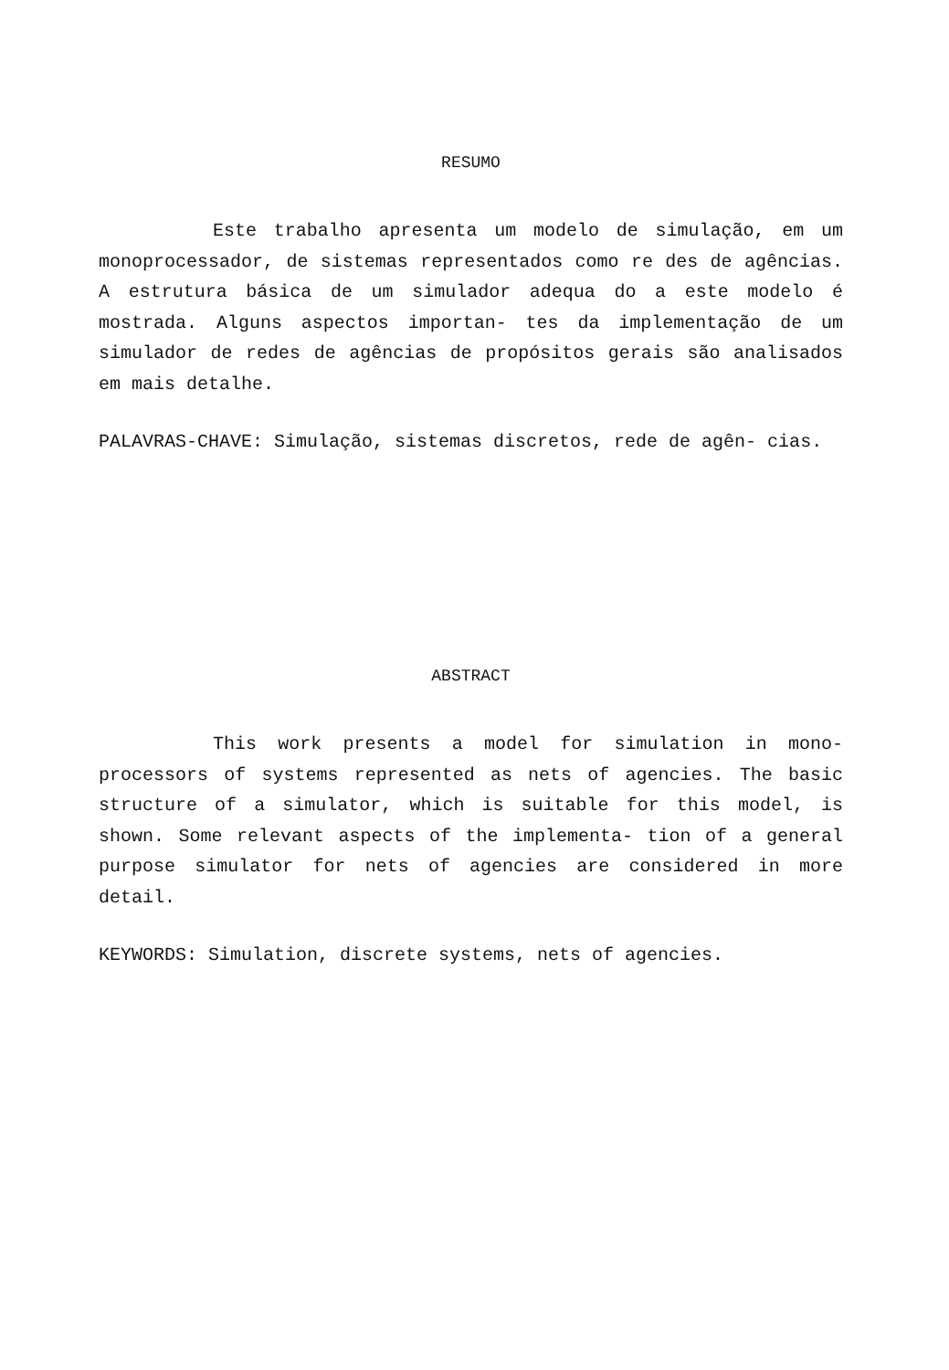RESUMO
Este trabalho apresenta um modelo de simulação, em um monoprocessador, de sistemas representados como re des de agências. A estrutura básica de um simulador adequa do a este modelo é mostrada. Alguns aspectos importan- tes da implementação de um simulador de redes de agências de propósitos gerais são analisados em mais detalhe.
PALAVRAS-CHAVE: Simulação, sistemas discretos, rede de agên- cias.
ABSTRACT
This work presents a model for simulation in mono- processors of systems represented as nets of agencies. The basic structure of a simulator, which is suitable for this model, is shown. Some relevant aspects of the implementa- tion of a general purpose simulator for nets of agencies are considered in more detail.
KEYWORDS: Simulation, discrete systems, nets of agencies.